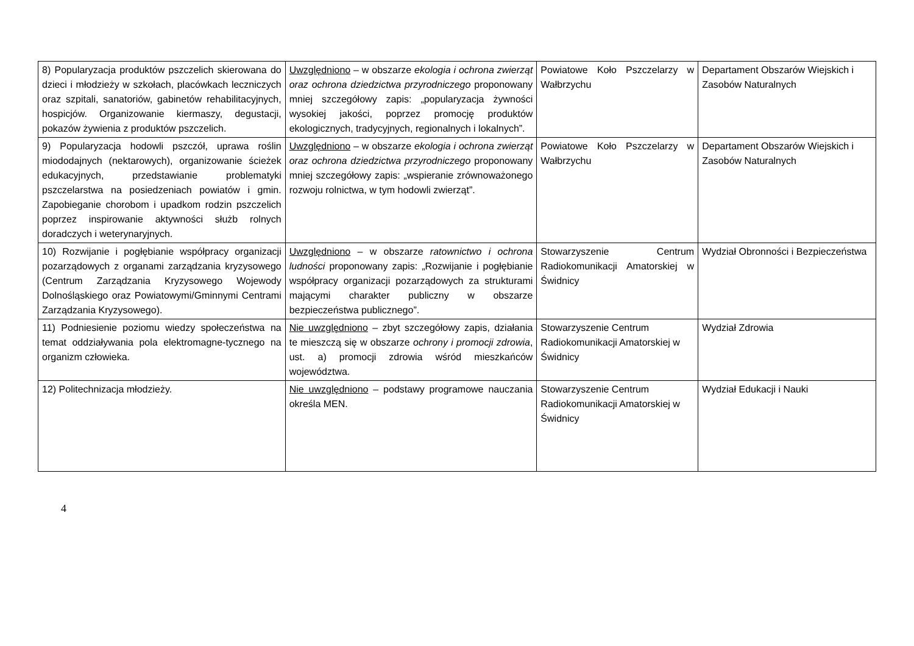| 8) Popularyzacja produktów pszczelich skierowana do dzieci i młodzieży w szkołach, placówkach leczniczych oraz szpitali, sanatoriów, gabinetów rehabilitacyjnych, hospicjów. Organizowanie kiermaszy, degustacji, pokazów żywienia z produktów pszczelich. | Uwzględniono – w obszarze ekologia i ochrona zwierząt oraz ochrona dziedzictwa przyrodniczego proponowany mniej szczegółowy zapis: „popularyzacja żywności wysokiej jakości, poprzez promocję produktów ekologicznych, tradycyjnych, regionalnych i lokalnych”. | Powiatowe Koło Pszczelarzy w Wałbrzychu | Departament Obszarów Wiejskich i Zasobów Naturalnych |
| 9) Popularyzacja hodowli pszczół, uprawa roślin miododajnych (nektarowych), organizowanie ścieżek edukacyjnych, przedstawianie problematyki pszczelarstwa na posiedzeniach powiatów i gmin. Zapobieganie chorobom i upadkom rodzin pszczelich poprzez inspirowanie aktywności służb rolnych doradczych i weterynaryjnych. | Uwzględniono – w obszarze ekologia i ochrona zwierząt oraz ochrona dziedzictwa przyrodniczego proponowany mniej szczegółowy zapis: „wspieranie zrównoważonego rozwoju rolnictwa, w tym hodowli zwierząt”. | Powiatowe Koło Pszczelarzy w Wałbrzychu | Departament Obszarów Wiejskich i Zasobów Naturalnych |
| 10) Rozwijanie i pogłębianie współpracy organizacji pozarządowych z organami zarządzania kryzysowego (Centrum Zarządzania Kryzysowego Wojewody Dolnośląskiego oraz Powiatowymi/Gminnymi Centrami Zarządzania Kryzysowego). | Uwzględniono – w obszarze ratownictwo i ochrona ludności proponowany zapis: „Rozwijanie i pogłębianie współpracy organizacji pozarządowych za strukturami mającymi charakter publiczny w obszarze bezpieczeństwa publicznego”. | Stowarzyszenie Centrum Radiokomunikacji Amatorskiej w Świdnicy | Wydział Obronności i Bezpieczeństwa |
| 11) Podniesienie poziomu wiedzy społeczeństwa na temat oddziaływania pola elektromagne-tycznego na organizm człowieka. | Nie uwzględniono – zbyt szczegółowy zapis, działania te mieszczą się w obszarze ochrony i promocji zdrowia , ust. a) promocji zdrowia wśród mieszkańców województwa. | Stowarzyszenie Centrum Radiokomunikacji Amatorskiej w Świdnicy | Wydział Zdrowia |
| 12) Politechnizacja młodzieży. | Nie uwzględniono – podstawy programowe nauczania określa MEN. | Stowarzyszenie Centrum Radiokomunikacji Amatorskiej w Świdnicy | Wydział Edukacji i Nauki |
4